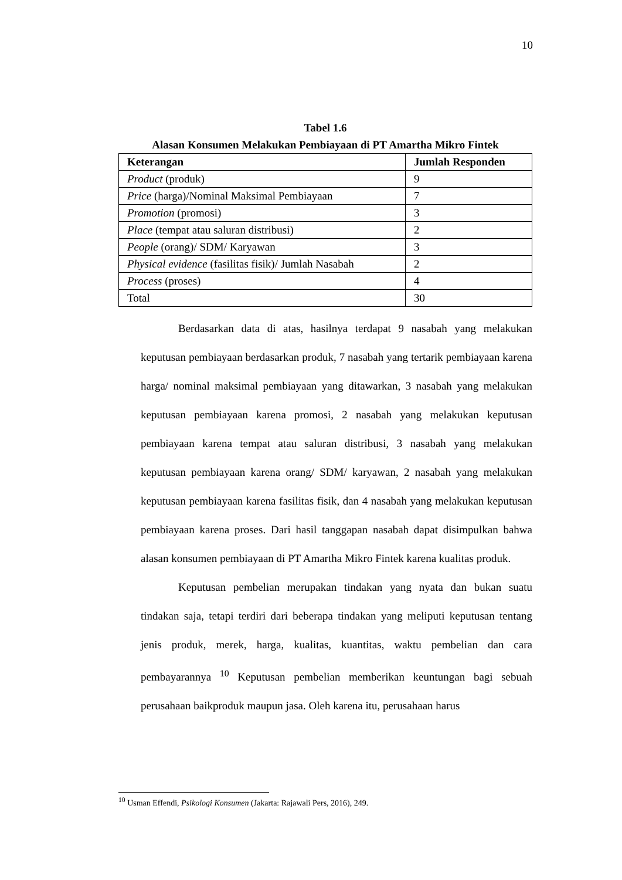10
Tabel 1.6
Alasan Konsumen Melakukan Pembiayaan di PT Amartha Mikro Fintek
| Keterangan | Jumlah Responden |
| --- | --- |
| Product (produk) | 9 |
| Price (harga)/Nominal Maksimal Pembiayaan | 7 |
| Promotion (promosi) | 3 |
| Place (tempat atau saluran distribusi) | 2 |
| People (orang)/ SDM/ Karyawan | 3 |
| Physical evidence (fasilitas fisik)/ Jumlah Nasabah | 2 |
| Process (proses) | 4 |
| Total | 30 |
Berdasarkan data di atas, hasilnya terdapat 9 nasabah yang melakukan keputusan pembiayaan berdasarkan produk, 7 nasabah yang tertarik pembiayaan karena harga/ nominal maksimal pembiayaan yang ditawarkan, 3 nasabah yang melakukan keputusan pembiayaan karena promosi, 2 nasabah yang melakukan keputusan pembiayaan karena tempat atau saluran distribusi, 3 nasabah yang melakukan keputusan pembiayaan karena orang/ SDM/ karyawan, 2 nasabah yang melakukan keputusan pembiayaan karena fasilitas fisik, dan 4 nasabah yang melakukan keputusan pembiayaan karena proses. Dari hasil tanggapan nasabah dapat disimpulkan bahwa alasan konsumen pembiayaan di PT Amartha Mikro Fintek karena kualitas produk.
Keputusan pembelian merupakan tindakan yang nyata dan bukan suatu tindakan saja, tetapi terdiri dari beberapa tindakan yang meliputi keputusan tentang jenis produk, merek, harga, kualitas, kuantitas, waktu pembelian dan cara pembayarannya <sup>10</sup> Keputusan pembelian memberikan keuntungan bagi sebuah perusahaan baikproduk maupun jasa. Oleh karena itu, perusahaan harus
<sup>10</sup> Usman Effendi, Psikologi Konsumen (Jakarta: Rajawali Pers, 2016), 249.